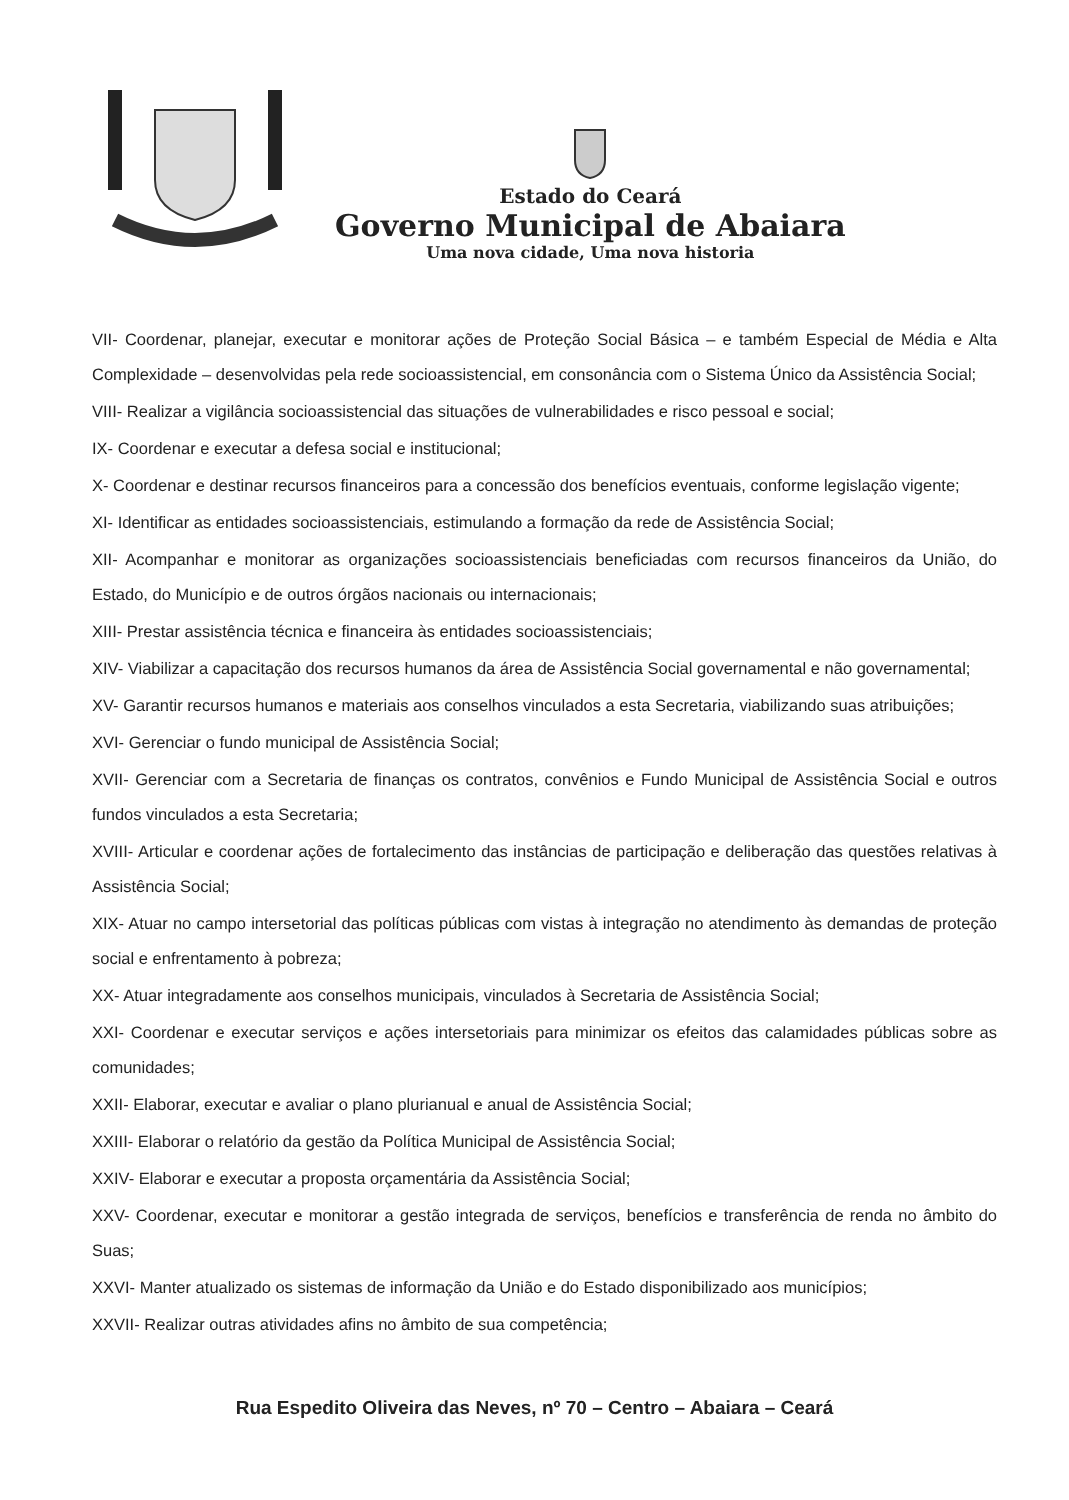Estado do Ceará
Governo Municipal de Abaiara
Uma nova cidade, Uma nova historia
VII- Coordenar, planejar, executar e monitorar ações de Proteção Social Básica – e também Especial de Média e Alta Complexidade – desenvolvidas pela rede socioassistencial, em consonância com o Sistema Único da Assistência Social;
VIII- Realizar a vigilância socioassistencial das situações de vulnerabilidades e risco pessoal e social;
IX- Coordenar e executar a defesa social e institucional;
X- Coordenar e destinar recursos financeiros para a concessão dos benefícios eventuais, conforme legislação vigente;
XI- Identificar as entidades socioassistenciais, estimulando a formação da rede de Assistência Social;
XII- Acompanhar e monitorar as organizações socioassistenciais beneficiadas com recursos financeiros da União, do Estado, do Município e de outros órgãos nacionais ou internacionais;
XIII- Prestar assistência técnica e financeira às entidades socioassistenciais;
XIV- Viabilizar a capacitação dos recursos humanos da área de Assistência Social governamental e não governamental;
XV- Garantir recursos humanos e materiais aos conselhos vinculados a esta Secretaria, viabilizando suas atribuições;
XVI- Gerenciar o fundo municipal de Assistência Social;
XVII- Gerenciar com a Secretaria de finanças os contratos, convênios e Fundo Municipal de Assistência Social e outros fundos vinculados a esta Secretaria;
XVIII- Articular e coordenar ações de fortalecimento das instâncias de participação e deliberação das questões relativas à Assistência Social;
XIX- Atuar no campo intersetorial das políticas públicas com vistas à integração no atendimento às demandas de proteção social e enfrentamento à pobreza;
XX- Atuar integradamente aos conselhos municipais, vinculados à Secretaria de Assistência Social;
XXI- Coordenar e executar serviços e ações intersetoriais para minimizar os efeitos das calamidades públicas sobre as comunidades;
XXII- Elaborar, executar e avaliar o plano plurianual e anual de Assistência Social;
XXIII- Elaborar o relatório da gestão da Política Municipal de Assistência Social;
XXIV- Elaborar e executar a proposta orçamentária da Assistência Social;
XXV- Coordenar, executar e monitorar a gestão integrada de serviços, benefícios e transferência de renda no âmbito do Suas;
XXVI- Manter atualizado os sistemas de informação da União e do Estado disponibilizado aos municípios;
XXVII- Realizar outras atividades afins no âmbito de sua competência;
Rua Espedito Oliveira das Neves, nº 70 – Centro – Abaiara – Ceará